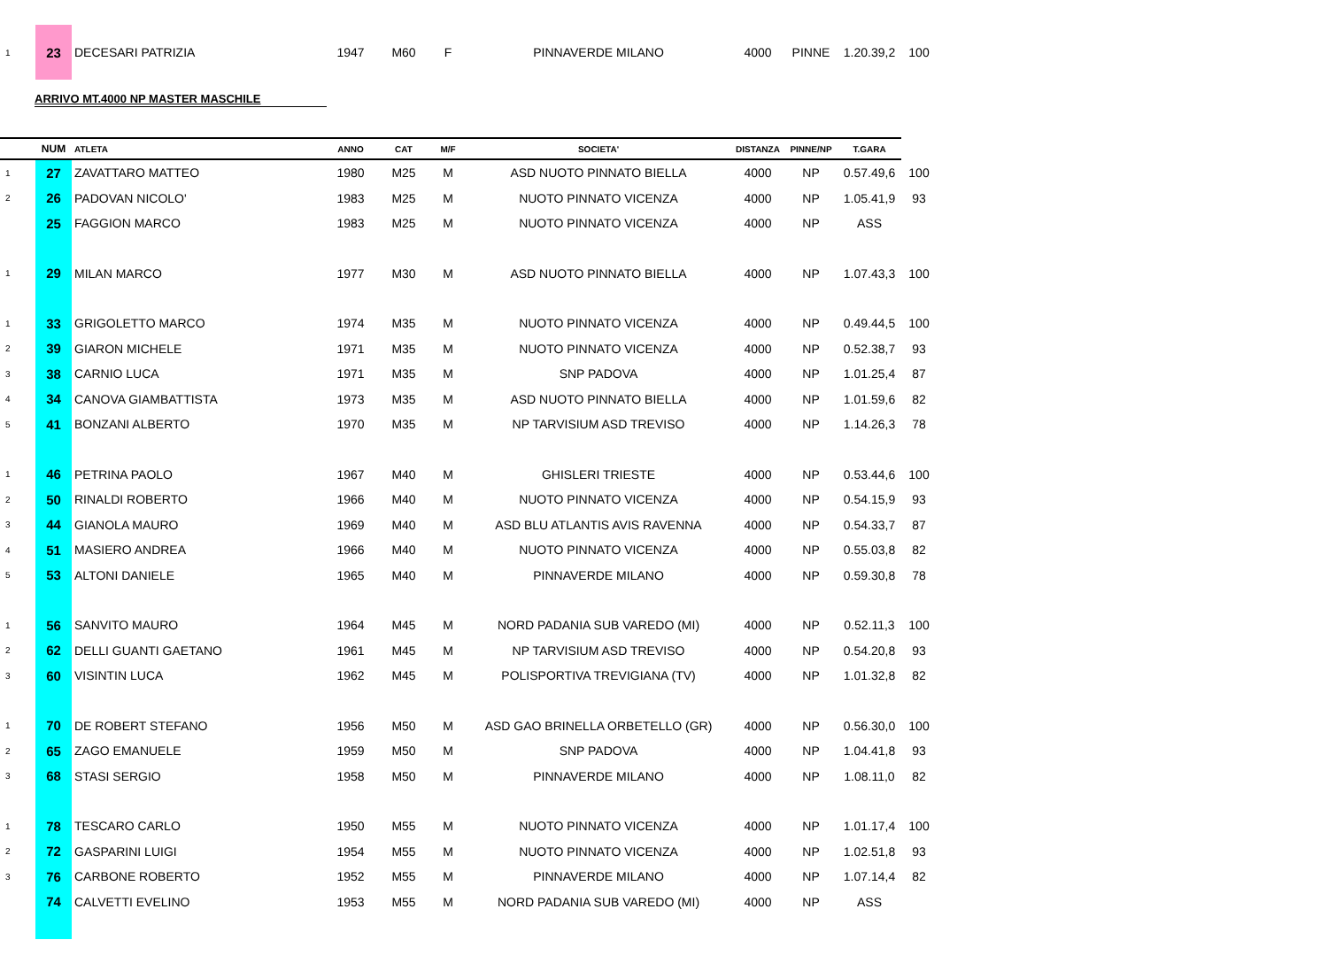| 1 | 23 | DECESARI PATRIZIA | 1947 | M60 | F | PINNAVERDE MILANO | 4000 | PINNE | 1.20.39,2 | 100 |
ARRIVO MT.4000 NP MASTER MASCHILE
| | NUM | ATLETA | ANNO | CAT | M/F | SOCIETA' | DISTANZA | PINNE/NP | T.GARA | |
| --- | --- | --- | --- | --- | --- | --- | --- | --- | --- | --- |
| 1 | 27 | ZAVATTARO MATTEO | 1980 | M25 | M | ASD NUOTO PINNATO BIELLA | 4000 | NP | 0.57.49,6 | 100 |
| 2 | 26 | PADOVAN NICOLO' | 1983 | M25 | M | NUOTO PINNATO VICENZA | 4000 | NP | 1.05.41,9 | 93 |
| | 25 | FAGGION MARCO | 1983 | M25 | M | NUOTO PINNATO VICENZA | 4000 | NP | ASS | |
| 1 | 29 | MILAN MARCO | 1977 | M30 | M | ASD NUOTO PINNATO BIELLA | 4000 | NP | 1.07.43,3 | 100 |
| 1 | 33 | GRIGOLETTO MARCO | 1974 | M35 | M | NUOTO PINNATO VICENZA | 4000 | NP | 0.49.44,5 | 100 |
| 2 | 39 | GIARON MICHELE | 1971 | M35 | M | NUOTO PINNATO VICENZA | 4000 | NP | 0.52.38,7 | 93 |
| 3 | 38 | CARNIO LUCA | 1971 | M35 | M | SNP PADOVA | 4000 | NP | 1.01.25,4 | 87 |
| 4 | 34 | CANOVA GIAMBATTISTA | 1973 | M35 | M | ASD NUOTO PINNATO BIELLA | 4000 | NP | 1.01.59,6 | 82 |
| 5 | 41 | BONZANI ALBERTO | 1970 | M35 | M | NP TARVISIUM ASD TREVISO | 4000 | NP | 1.14.26,3 | 78 |
| 1 | 46 | PETRINA PAOLO | 1967 | M40 | M | GHISLERI TRIESTE | 4000 | NP | 0.53.44,6 | 100 |
| 2 | 50 | RINALDI ROBERTO | 1966 | M40 | M | NUOTO PINNATO VICENZA | 4000 | NP | 0.54.15,9 | 93 |
| 3 | 44 | GIANOLA MAURO | 1969 | M40 | M | ASD BLU ATLANTIS AVIS RAVENNA | 4000 | NP | 0.54.33,7 | 87 |
| 4 | 51 | MASIERO ANDREA | 1966 | M40 | M | NUOTO PINNATO VICENZA | 4000 | NP | 0.55.03,8 | 82 |
| 5 | 53 | ALTONI DANIELE | 1965 | M40 | M | PINNAVERDE MILANO | 4000 | NP | 0.59.30,8 | 78 |
| 1 | 56 | SANVITO MAURO | 1964 | M45 | M | NORD PADANIA SUB VAREDO (MI) | 4000 | NP | 0.52.11,3 | 100 |
| 2 | 62 | DELLI GUANTI GAETANO | 1961 | M45 | M | NP TARVISIUM ASD TREVISO | 4000 | NP | 0.54.20,8 | 93 |
| 3 | 60 | VISINTIN LUCA | 1962 | M45 | M | POLISPORTIVA TREVIGIANA (TV) | 4000 | NP | 1.01.32,8 | 82 |
| 1 | 70 | DE ROBERT STEFANO | 1956 | M50 | M | ASD GAO BRINELLA ORBETELLO (GR) | 4000 | NP | 0.56.30,0 | 100 |
| 2 | 65 | ZAGO EMANUELE | 1959 | M50 | M | SNP PADOVA | 4000 | NP | 1.04.41,8 | 93 |
| 3 | 68 | STASI SERGIO | 1958 | M50 | M | PINNAVERDE MILANO | 4000 | NP | 1.08.11,0 | 82 |
| 1 | 78 | TESCARO CARLO | 1950 | M55 | M | NUOTO PINNATO VICENZA | 4000 | NP | 1.01.17,4 | 100 |
| 2 | 72 | GASPARINI LUIGI | 1954 | M55 | M | NUOTO PINNATO VICENZA | 4000 | NP | 1.02.51,8 | 93 |
| 3 | 76 | CARBONE ROBERTO | 1952 | M55 | M | PINNAVERDE MILANO | 4000 | NP | 1.07.14,4 | 82 |
| | 74 | CALVETTI EVELINO | 1953 | M55 | M | NORD PADANIA SUB VAREDO (MI) | 4000 | NP | ASS | |